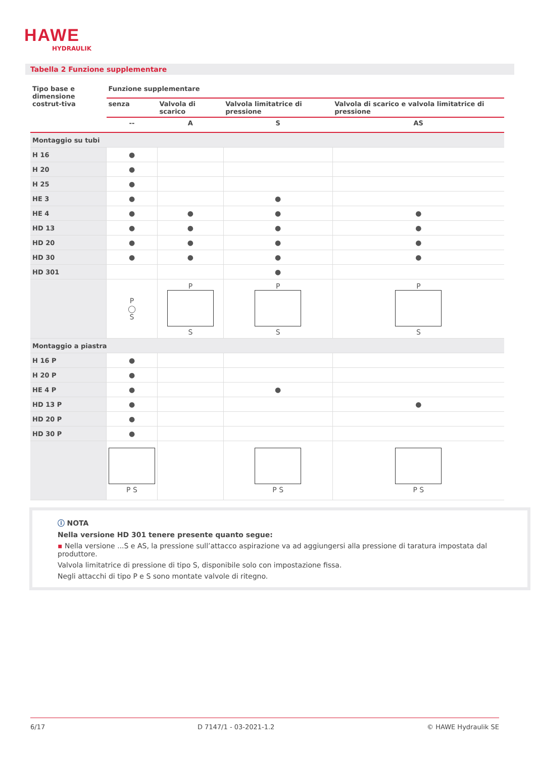HAWE
HYDRAULIK
Tabella 2 Funzione supplementare
| Tipo base e dimensione costrut-tiva | Funzione supplementare | | | |
| --- | --- | --- | --- | --- |
| | senza | Valvola di scarico | Valvola limitatrice di pressione | Valvola di scarico e valvola limitatrice di pressione |
| | -- | A | S | AS |
| Montaggio su tubi | | | | |
| H 16 | ● | | | |
| H 20 | ● | | | |
| H 25 | ● | | | |
| HE 3 | ● | | ● | |
| HE 4 | ● | ● | ● | ● |
| HD 13 | ● | ● | ● | ● |
| HD 20 | ● | ● | ● | ● |
| HD 30 | ● | ● | ● | ● |
| HD 301 | | | ● | |
| | P ◯ S | P S | P S | P S |
| Montaggio a piastra | | | | |
| H 16 P | ● | | | |
| H 20 P | ● | | | |
| HE 4 P | ● | | ● | |
| HD 13 P | ● | | | ● |
| HD 20 P | ● | | | |
| HD 30 P | ● | | | |
| | P S | | P S | P S |
ⓘ NOTA
Nella versione HD 301 tenere presente quanto segue:
▪ Nella versione ...S e AS, la pressione sull’attacco aspirazione va ad aggiungersi alla pressione di taratura impostata dal produttore.
Valvola limitatrice di pressione di tipo S, disponibile solo con impostazione fissa.
Negli attacchi di tipo P e S sono montate valvole di ritegno.
6/17 D 7147/1 - 03-2021-1.2 © HAWE Hydraulik SE